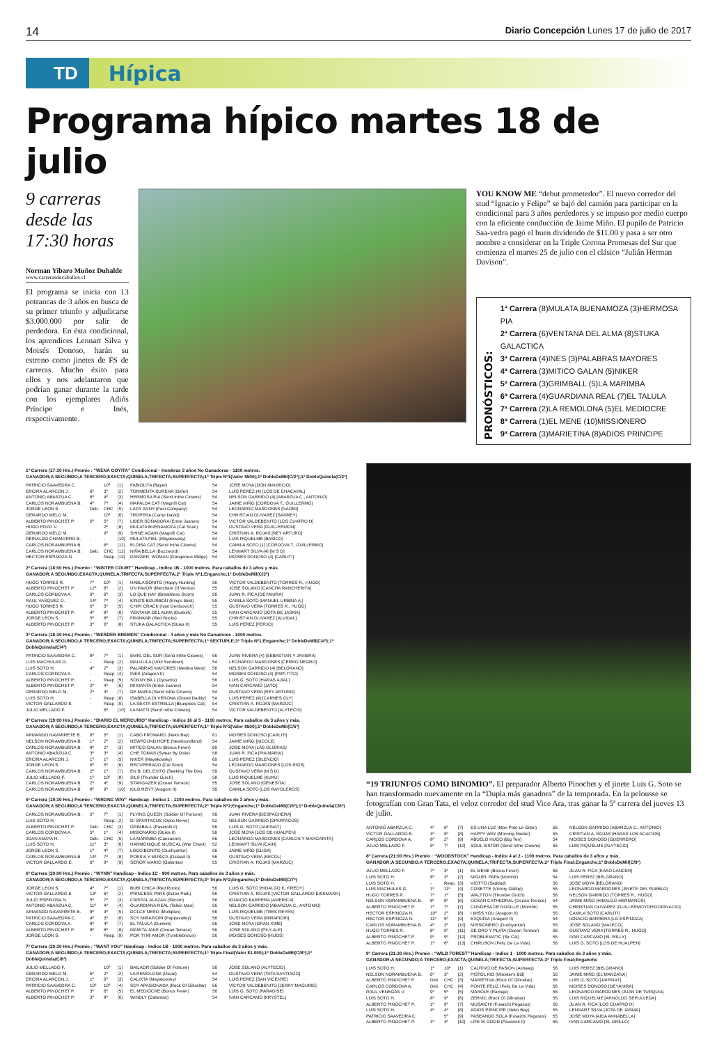14 Diario Concepción Lunes 17 de julio de 2017
TD Hípica
Programa hípico martes 18 de julio
9 carreras desde las 17:30 horas
Norman Yibaro Muñoz Duhalde
www.carrerasdecaballos.cl
El programa se inicia con 13 potrancas de 3 años en busca de su primer triunfo y adjudicarse $3.000.000 por salir de perdedora. En ésta condicional, los aprendices Lennart Silva y Moisés Donoso, harán su estreno como jinetes de FS de carreras. Mucho éxito para ellos y nos adelantaron que podrían ganar durante la tarde con los ejemplares Adiós Príncipe e Inés, respectivamente.
YOU KNOW ME “debut prometedor”. El nuevo corredor del stud “Ignacio y Felipe” se bajó del camión para participar en la condicional para 3 años perdedores y se impuso por medio cuerpo con la eficiente conducción de Jaime Miño. El pupilo de Patricio Saa-vedra pagó el buen dividendo de $11.00 y pasa a ser otro nombre a considerar en la Triple Corona Promesas del Sur que comienza el martes 25 de julio con el clásico “Julián Herman Davison”.
PRONÓSTICOS:
1ª Carrera (8)MULATA BUENAMOZA (3)HERMOSA PIA
2ª Carrera (6)VENTANA DEL ALMA (8)STUKA GALACTICA
3ª Carrera (4)INES (3)PALABRAS MAYORES
4ª Carrera (3)MITICO GALAN (5)NIKER
5ª Carrera (3)GRIMBALL (5)LA MARIMBA
6ª Carrera (4)GUARDIANA REAL (7)EL TALULA
7ª Carrera (2)LA REMOLONA (5)EL MEDIOCRE
8ª Carrera (1)EL MENE (10)MISSIONERO
9ª Carrera (3)MARIETINA (8)ADIOS PRINCIPE
1ª Carrera (17:30 Hrs.) Premio : “WENA GOYITA” Condicional - Hembras 3 años No Ganadoras - 1100 metros.
GANADOR;A SEGUNDO;A TERCERO;EXACTA;QUINELA;TRIFECTA;SUPERFECTA;1ª Triple Nº1(Valor $500);1ª DobleDeMil(C/2ª);1ª DobleQuinela(C/2ª)
| PATRICIO SAAVEDRA C. | | 10º | [1] | FABIOLITA (Bayer) | 54 | JOSE MOYA [DON MAURICIO] |
| ERCIRA ALARCON J. | 6º | 3º | [2] | TORMENTA SURENA (Defer) | 54 | LUIS PEREZ (4) [LOS DE CHACAYAL] |
| ANTONIO ABARZUA C. | 6º | 4º | [3] | HERMOSA PIA (Send Inthe Clowns) | 54 | NELSON GARRIDO (4) [ABARZUA C., ANTONIO] |
| CARLOS NORAMBUENA B. | 4º | 7º | [4] | MAFALDA CAT (Magnifi Cat) | 54 | JAIME MIÑO [CORDOVA T., GUILLERMO] |
| JORGE LEON S. | Deb. | CHC | [5] | LADY ANNY (Fast Company) | 54 | LEONARDO MARDONES [NAOMI] |
| GERARDO MELO M. | | 10º | [6] | TROPERA (Camp David) | 54 | CHRISTIAN OLIVAREZ [SANREY] |
| ALBERTO PINOCHET P. | 5º | 5º | [7] | LIDER SOÑADORA (Entre Juanes) | 54 | VICTOR VALDEBENITO [LOS CUATRO H] |
| HUGO POZO V. | | 2º | [8] | MULATA BUENAMOZA (Cat Scan) | 54 | GUSTAVO VERA [GUILLERMON] |
| GERARDO MELO M. | | 9º | [9] | SHINE AGAIN (Magnifi Cat) | 54 | CRISTIAN A. ROJAS [REY ARTURO] |
| REINALDO CHAMORRO B. | - | - | [10] | MULATA FIEL (Mayakovsky) | 54 | LUIS RIQUELME [BASICO] |
| CARLOS NORAMBUENA B. | | 6º | [11] | ELOISA CAT (Send Inthe Clowns) | 54 | CAMILA SOTO (1) [CORDOVA T., GUILLERMO] |
| CARLOS NORAMBUENA B. | Deb. | CHC | [12] | NIÑA BELLA (Buzzword) | 54 | LENNART SILVA (4) [M S D] |
| HECTOR ESPINOZA N. | - | Reap. | [13] | DANGER. WOMAN (Dangerous Midge) | 54 | MOISES DONOSO (4) [CARLITI] |
2ª Carrera (18:00 Hrs.) Premio : “WINTER COURT” Handicap - Indice 1B - 1000 metros. Para caballos de 3 años y más.
GANADOR;A SEGUNDO;EXACTA;QUINELA;TRIFECTA;SUPERFECTA;2ª Triple Nº1;Enganche;1ª DobleDeMil(C/3ª)
| HUGO TORRES R. | 7º | 10º | [1] | HABLA BONITO (Happy Hunting) | 56 | VICTOR VALDEBENITO [TORRES R., HUGO] |
| ALBERTO PINOCHET P. | 12º | 6º | [2] | UN FAVOR (Merchant Of Venice) | 55 | JOSE SOLANO [CANCHA RANCHERITA] |
| CARLOS CORDOVA A. | 9º | 6º | [3] | LO QUE HAY (Breathless Storm) | 56 | JUAN R. FICA [DEYANIRA] |
| RAUL VASQUEZ O. | 14º | 7º | [4] | KING'S BOURBON (King's Best) | 55 | CAMILA SOTO [MANUEL URBINA A.] |
| HUGO TORRES R. | 6º | 5º | [5] | CHIPI CRACK (Ivan Denisovich) | 55 | GUSTAVO VERA [TORRES R., HUGO] |
| ALBERTO PINOCHET P. | 4º | 8º | [6] | VENTANA DEL ALMA (Dunkirk) | 55 | IVAN CARCAMO [JOTA DE JASMA] |
| JORGE LEON S. | 5º | 8º | [7] | FRANKAR (Red Rocks) | 55 | CHRISTIAN OLIVAREZ [ALVIDAL] |
| ALBERTO PINOCHET P. | 3º | 6º | [8] | STUKA GALACTICA (Stuka II) | 55 | LUIS PEREZ [FERJO] |
3ª Carrera (18:30 Hrs.) Premio : “WERDER BREMEN” Condicional - 4 años y más No Ganadores - 1000 metros.
GANADOR;A SEGUNDO;A TERCERO;EXACTA;QUINELA;TRIFECTA;SUPERFECTA;1ª SEXTUPLE;3ª Triple Nº1;Enganche;1ª DobleDeMil(C/4ª);1ª DobleQuinela(C/4ª)
| PATRICIO SAAVEDRA C. | 8º | 7º | [1] | EMIS. DEL SUR (Send Inthe Clowns) | 56 | JUAN RIVERA (4) [SEBASTIAN Y JAVIERA] |
| LUIS MACHULAS G. | - | Reap. | [2] | MALULILA (Until Sundown) | 54 | LEONARDO MARDONES [CERRO NEGRO] |
| LUIS SOTO H. | 4º | 2º | [3] | PALABRAS MAYORES (Medina West) | 56 | NELSON GARRIDO (4) [BELGRANO] |
| CARLOS CORDOVA A. | - | Reap. | [4] | INES (Aragorn II) | 54 | MOISES DONOSO (4) [PAPI TITO] |
| ALBERTO PINOCHET P. | - | Reap. | [5] | SONNY BILL (Dynamix) | 56 | LUIS G. SOTO [HARAS AJIAL] |
| ALBERTO PINOCHET P. | 2º | 4º | [6] | MI MANTA (Entre Juanes) | 54 | IVAN CARCAMO [JATO] |
| GERARDO MELO M. | 2º | 3º | [7] | DE MARIA (Send Inthe Clowns) | 54 | GUSTAVO VERA [REY ARTURO] |
| LUIS SOTO H. | - | Reap. | [8] | ISABELLA DI VERONA (Grand Daddy) | 54 | LUIS PEREZ (4) [CARNES OLY] |
| VICTOR GALLARDO E. | - | Reap. | [9] | LA SEXTA ESTRELLA (Bluegrass Cat) | 54 | CRISTIAN A. ROJAS [MARZUC] |
| JULIO MELLADO F. | | 6º | [10] | LA MATTI (Send Inthe Clowns) | 54 | VICTOR VALDEBENITO [ALYTECID] |
4ª Carrera (19:00 Hrs.) Premio : “DIARIO EL MERCURIO” Handicap - Indice 16 al 5 - 1100 metros. Para caballos de 3 años y más.
GANADOR;A SEGUNDO;A TERCERO;EXACTA;QUINELA;TRIFECTA;SUPERFECTA;1ª Triple Nº2(Valor $500);1ª DobleDeMil(C/5ª)
| ARMANDO NAVARRETE B. | 9º | 5º | [1] | CABO FROWARD (Neko Bay) | 61 | MOISES DONOSO [CARLITI] |
| NELSON NORAMBUENA B. | 1º | 2º | [2] | NEWFOUND HOPE (Newfoundland) | 54 | JAIME MIÑO [NICOLE] |
| CARLOS NORAMBUENA B. | 8º | 2º | [3] | MITICO GALAN (Bonus Fever) | 60 | JOSE MOYA [LAS GLORIAS] |
| ANTONIO ABARZUA C. | 3º | 3º | [4] | CHE TOMAS (Swear By Dixie) | 58 | JUAN R. FICA [PIA MARIA] |
| ERCIRA ALARCON J. | 1º | 1º | [5] | NIKER (Mayakovsky) | 60 | LUIS PEREZ [SILENCIO] |
| JORGE LEON S. | 6º | 5º | [6] | RECUPERADO (Cat Scan) | 54 | LEONARDO MARDONES [LOS RIOS] |
| CARLOS NORAMBUENA B. | 2º | 1º | [7] | EN B. DEL EXITO (Seeking The Dia) | 59 | GUSTAVO VERA [M S D] |
| JULIO MELLADO F. | 1º | 10º | [8] | SILS (Thunder Gulch) | 58 | LUIS RIQUELME [KUKU] |
| CARLOS NORAMBUENA B. | 2º | 4º | [9] | STARGAZER (Ocean Terrace) | 55 | JOSE SOLANO [GENESITA] |
| CARLOS NORAMBUENA B. | 8º | 9º | [10] | KILO RENT (Aragorn II) | 56 | CAMILA SOTO [LOS RAYOLEROS] |
5ª Carrera (19:30 Hrs.) Premio : “WRONG WAY” Handicap - Indice 1 - 1300 metros. Para caballos de 3 años y más.
GANADOR;A SEGUNDO;A TERCERO;EXACTA;QUINELA;TRIFECTA;SUPERFECTA;2ª Triple Nº2;Enganche;1ª DobleDeMil(C/6ª);1ª DobleQuinela(C/6ª)
| CARLOS NORAMBUENA B. | 5º | 7º | [1] | FLYING QUEEN (Soldier Of Fortune) | 56 | JUAN RIVERA [DESPACHERA] |
| LUIS SOTO H. | - | Reap. | [2] | DI SPARTACUS (Optic Nerve) | 52 | NELSON GARRIDO [SPARTACUS] |
| ALBERTO PINOCHET P. | Deb. | CHC | [3] | GRIMBALL (Pavarotti II) | 56 | LUIS G. SOTO [JAIFINAT] |
| CARLOS CORDOVA A. | 5º | 1º | [4] | MISIONARIO (Stuka II) | 56 | JOSE MOYA [LOS DE HUALPEN] |
| JOAN AMAYA H. | Deb. | CHC | [5] | LA MARIMBA (Caesarion) | 56 | LEONARDO MARDONES [CARLOS Y MARGARITA] |
| LUIS SOTO H. | 11º | 3º | [6] | HARMONIQUE MUSICAL (War Chant) | 52 | LENNART SILVA [CAIN] |
| JORGE LEON S. | 1º | 4º | [7] | LOCO BONITO (Dushyantor) | 56 | JAIME MIÑO [ELISA] |
| CARLOS NORAMBUENA B. | 14º | 7º | [8] | POESIA Y MUSICA (Gstaad II) | 56 | GUSTAVO VERA [KECOL] |
| VICTOR GALLARDO E. | 6º | 9º | [9] | SEÑOR MARIO (Galantas) | 55 | CRISTIAN A. ROJAS [MARZUC] |
6ª Carrera (20:00 Hrs.) Premio : “WYNN” Handicap - Indice 1C - 900 metros. Para caballos de 3 años y más.
GANADOR;A SEGUNDO;A TERCERO;EXACTA;QUINELA;TRIFECTA;SUPERFECTA;3ª Triple Nº2;Enganche;1ª DobleDeMil(C/7ª)
| JORGE LEON S. | 4º | 7º | [1] | BUBI CHICA (Red Rocks) | 56 | LUIS G. SOTO [HIDALGO F., FREDY] |
| VICTOR GALLARDO E. | 13º | 6º | [2] | PRINCESS PARK (Ecton Park) | 56 | CRISTIAN A. ROJAS [VICTOR GALLARDO EISSMANN] |
| JULIO ESPINOSA N. | 5º | 7º | [3] | CRISTAL ALAZAN (Sitcom) | 56 | IGNACIO BARRERA [AMERICA] |
| ANTONIO ABARZUA C. | 11º | 4º | [4] | GUARDIANA REAL (Talkin Man) | 56 | NELSON GARRIDO [ABARZUA C., ANTONIO] |
| ARMANDO NAVARRETE B. | 8º | 3º | [5] | DOLCE NERO (Multiplex) | 56 | LUIS RIQUELME [TRES REYES] |
| PATRICIO SAAVEDRA C. | 4º | 3º | [6] | SOY MIRAFIORI (Pappavalley) | 56 | GUSTAVO VERA [MIRAFIORI] |
| CARLOS CORDOVA A. | 8º | 4º | [7] | EL TALULA (Dunkirk) | 56 | JOSE MOYA [GRAN XIME] |
| ALBERTO PINOCHET P. | 8º | 8º | [8] | MAMITA JAKE (Ocean Terrace) | 56 | JOSE SOLANO [PILY-ALE] |
| JORGE LEON S. | - | Reap. | [9] | POR TI MI AMOR (Tumblebrutus) | 56 | MOISES DONOSO [HIJOS] |
7ª Carrera (20:30 Hrs.) Premio : “WANT YOU” Handicap - Indice 1B - 1000 metros. Para caballos de 3 años y más.
GANADOR;A SEGUNDO;A TERCERO;EXACTA;QUINELA;TRIFECTA;SUPERFECTA;1ª Triple Final(Valor $1.000);1ª DobleDeMil(C/8ª);1ª DobleQuinela(C/8ª)
| JULIO MELLADO F. | | 10º | [1] | BAILAOR (Soldier Of Fortune) | 56 | JOSE SOLANO [ALYTECID] |
| GERARDO MELO M. | 5º | 2º | [2] | LA REMOLONA (Usual) | 54 | GUSTAVO VERA [TATA SANTIAGO] |
| ERCIRA ALARCON J. | 1º | 6º | [3] | CALIXTA (Mayakovsky) | 54 | LUIS PEREZ [SAN VICENTE] |
| PATRICIO SAAVEDRA C. | 10º | 10º | [4] | SOY APASIONADA (Rock Of Gibraltar) | 56 | VICTOR VALDEBENITO [JERRY MAGUIRE] |
| ALBERTO PINOCHET P. | 3º | 6º | [5] | EL MEDIOCRE (Bonus Fever) | 56 | LUIS G. SOTO [PARADISE] |
| ALBERTO PINOCHET P. | 3º | 8º | [6] | WINDLY (Galantas) | 54 | IVAN CARCAMO [KRYSTEL] |
“19 TRIUNFOS COMO BINOMIO”. El preparador Alberto Pinochet y el jinete Luis G. Soto se han transformado nuevamente en la “Dupla más ganadora” de la temporada. En la pelousse se fotografían con Gran Tata, el veloz corredor del stud Vice Ara, tras ganar la 5ª carrera del jueves 13 de julio.
| ANTONIO ABARZUA C. | 4º | 9º | [7] | ES UNA LUZ (Mon Pote Le Gitan) | 56 | NELSON GARRIDO [ABARZUA C., ANTONIO] |
| VICTOR GALLARDO E. | 3º | 8º | [8] | HAPPY WAY (Morning Raider) | 55 | CRISTIAN A. ROJAS [HARAS LOS ACACIOS] |
| CARLOS CORDOVA A. | 8º | 2º | [9] | ABUELO HUGO (Big Ten) | 54 | MOISES DONOSO [GUERRERO] |
| JULIO MELLADO F. | 9º | 7º | [10] | SOUL SISTER (Send Inthe Clowns) | 55 | LUIS RIQUELME [ALYTECID] |
8ª Carrera (21:00 Hrs.) Premio : “WOODSTOCK” Handicap - Indice 4 al 2 - 1100 metros. Para caballos de 3 años y más.
GANADOR;A SEGUNDO;A TERCERO;EXACTA;QUINELA;TRIFECTA;SUPERFECTA;2ª Triple Final;Enganche;1ª DobleDeMil(C/9ª)
| JULIO MELLADO F. | 7º | 3º | [1] | EL MENE (Bonus Fever) | 56 | JUAN R. FICA [KAKO LANCER] |
| LUIS SOTO H. | 8º | 3º | [2] | MIGUEL PAPA (Monthir) | 54 | LUIS PEREZ [BELGRANO] |
| LUIS SOTO H. | - | Reap. | [3] | VIOTTO (Saddad) | 56 | JOSE MOYA [BELGRANO] |
| LUIS MACHULAS G. | 1º | 11º | [4] | COSETTE (Victory Gallop) | 55 | LEONARDO MARDONES [JINETE DEL PUEBLO] |
| HUGO TORRES R. | 7º | 1º | [5] | WALTTON (Thunder Gulch) | 56 | NELSON GARRIDO [TORRES R., HUGO] |
| NELSON NORAMBUENA B. | 8º | 8º | [6] | OCEAN CATHEDRAL (Ocean Terrace) | 54 | JAIME MIÑO [HIDALGO HERMANOS] |
| ALBERTO PINOCHET P. | 1º | 7º | [7] | CONDESA DE NOAILLE (Monthir) | 55 | CHRISTIAN OLIVAREZ [GUILLERMOYDIEGOIGNACIO] |
| HECTOR ESPINOZA N. | 10º | 2º | [8] | I MISS YOU (Aragorn II) | 55 | CAMILA SOTO [CARLITI] |
| HECTOR ESPINOZA N. | 11º | 5º | [9] | EXQUISA (Aragorn II) | 54 | IGNACIO BARRERA [LO ESPINOZA] |
| CARLOS NORAMBUENA B. | 4º | 3º | [10] | MISSIONERO (Dushyantor) | 55 | JOSE SOLANO [MAJECO] |
| HUGO TORRES R. | 6º | 5º | [11] | DE ORO Y PLATA (Ocean Terrace) | 56 | GUSTAVO VERA [TORRES R., HUGO] |
| ALBERTO PINOCHET P. | 9º | 9º | [12] | PROBLEMATIC (Sir Cat) | 55 | IVAN CARCAMO [EL WILLY] |
| ALBERTO PINOCHET P. | 1º | 6º | [13] | CHIRUSON (Feliz De La Vida) | 56 | LUIS G. SOTO [LOS DE HUALPEN] |
9ª Carrera (21:30 Hrs.) Premio : “WILD FOREST” Handicap - Indice 1 - 1000 metros. Para caballos de 3 años y más.
GANADOR;A SEGUNDO;A TERCERO;EXACTA;QUINELA;TRIFECTA;SUPERFECTA;3ª Triple Final;Enganche
| LUIS SOTO H. | 1º | 10º | [1] | CAUTIVO DE PASION (Ashaaq) | 56 | LUIS PEREZ [BELGRANO] |
| NELSON NORAMBUENA B. | 6º | 3º | [2] | PISTOL KID (Minister's Bid) | 55 | JAIME MIÑO [EL MANZANA] |
| ALBERTO PINOCHET P. | Deb. | CHC | [3] | MARIETINA (Rock Of Gibraltar) | 56 | LUIS G. SOTO [JAIFINAT] |
| CARLOS CORDOVA A. | Deb. | CHC | [4] | PONTE FELIZ (Feliz De La Vida) | 56 | MOISES DONOSO [DEYANIRA] |
| RAUL VENEGAS V. | 9º | 5º | [5] | MAROLE (Ramaje) | 56 | LEONARDO MARDONES [JUAN DE TURQUIA] |
| LUIS SOTO H. | 8º | 9º | [6] | ZERNIC (Rock Of Gibraltar) | 55 | LUIS RIQUELME [ARNOLDO SEPULVEDA] |
| ALBERTO PINOCHET P. | 1º | 9º | [7] | MUSAICHI (Fusaichi Pegasus) | 56 | JUAN R. FICA [LOS CUATRO H] |
| LUIS SOTO H. | 4º | 4º | [8] | ADIOS PRINCIPE (Neko Bay) | 55 | LENNART SILVA [JOTA DE JASMA] |
| PATRICIO SAAVEDRA C. | | 5º | [9] | PASEANDO SOLA (Fusaichi Pegasus) | 55 | JOSE MOYA [AIDA ANNABELLA] |
| ALBERTO PINOCHET P. | 1º | 4º | [10] | LIFE IS GOOD (Pavarotti II) | 55 | IVAN CARCAMO [EL GRILLO] |